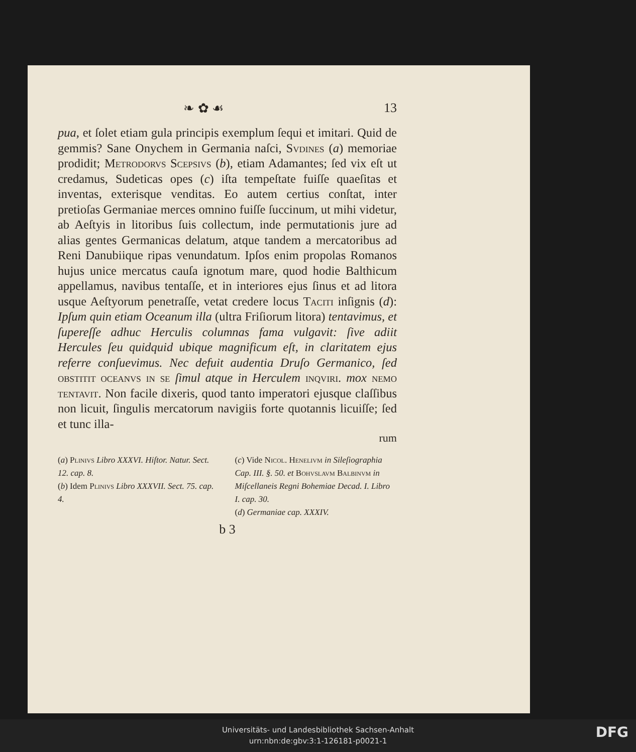❧ ✿ ☙ 13
pua, et ſolet etiam gula principis exemplum ſequi et imitari. Quid de gemmis? Sane Onychem in Germania naſci, Svdines (a) memoriae prodidit; Metrodorvs Scepsivs (b), etiam Adamantes; ſed vix eſt ut credamus, Sudeticas opes (c) iſta tempeſtate fuiſſe quaeſitas et inventas, exterisque venditas. Eo autem certius conſtat, inter pretioſas Germaniae merces omnino fuiſſe ſuccinum, ut mihi videtur, ab Aeſtyis in litoribus ſuis collectum, inde permutationis jure ad alias gentes Germanicas delatum, atque tandem a mercatoribus ad Reni Danubiique ripas venundatum. Ipſos enim propolas Romanos hujus unice mercatus cauſa ignotum mare, quod hodie Balthicum appellamus, navibus tentaſſe, et in interiores ejus ſinus et ad litora usque Aeſtyorum penetraſſe, vetat credere locus Taciti inſignis (d): Ipſum quin etiam Oceanum illa (ultra Friſiorum litora) tentavimus, et ſupereſſe adhuc Herculis columnas fama vulgavit: ſive adiit Hercules ſeu quidquid ubique magnificum eſt, in claritatem ejus referre conſuevimus. Nec defuit audentia Druſo Germanico, ſed obstitit oceanvs in se ſimul atque in Herculem inqviri. mox nemo tentavit. Non facile dixeris, quod tanto imperatori ejusque claſſibus non licuit, ſingulis mercatorum navigiis forte quotannis licuiſſe; ſed et tunc illa-
rum
(a) Plinivs Libro XXXVI. Hiſtor. Natur. Sect. 12. cap. 8.
(b) Idem Plinivs Libro XXXVII. Sect. 75. cap. 4.
(c) Vide Nicol. Henelivm in Sileſiographia Cap. III. §. 50. et Bohvslavm Balbinvm in Miſcellaneis Regni Bohemiae Decad. I. Libro I. cap. 30.
(d) Germaniae cap. XXXIV.
b 3
Universitäts- und Landesbibliothek Sachsen-Anhalt
urn:nbn:de:gbv:3:1-126181-p0021-1
DFG